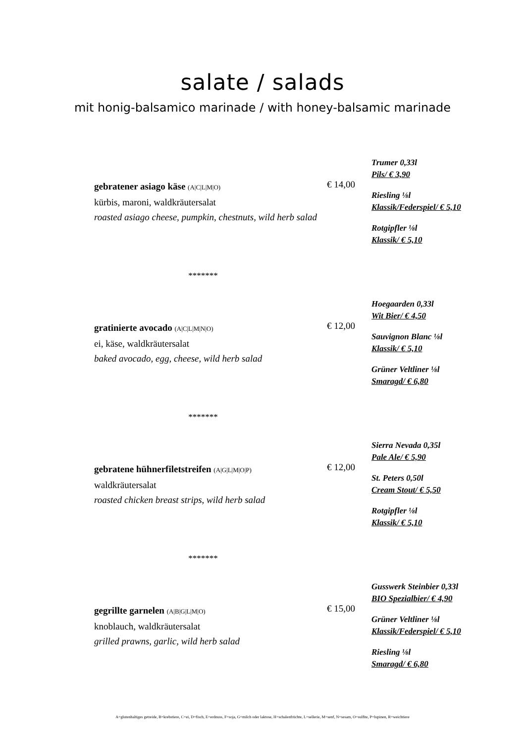salate / salads
mit honig-balsamico marinade / with honey-balsamic marinade
gebratener asiago käse (A|C|L|M|O)
kürbis, maroni, waldkräutersalat
roasted asiago cheese, pumpkin, chestnuts, wild herb salad
€ 14,00
Trumer 0,33l
Pils/ € 3,90
Riesling ⅛l
Klassik/Federspiel/ € 5,10
Rotgipfler ⅛l
Klassik/ € 5,10
*******
gratinierte avocado (A|C|L|M|N|O)
ei, käse, waldkräutersalat
baked avocado, egg, cheese, wild herb salad
€ 12,00
Hoegaarden 0,33l
Wit Bier/ € 4,50
Sauvignon Blanc ⅛l
Klassik/ € 5,10
Grüner Veltliner ⅛l
Smaragd/ € 6,80
*******
gebratene hühnerfiletstreifen (A|G|L|M|O|P)
waldkräutersalat
roasted chicken breast strips, wild herb salad
€ 12,00
Sierra Nevada 0,35l
Pale Ale/ € 5,90
St. Peters 0,50l
Cream Stout/ € 5,50
Rotgipfler ⅛l
Klassik/ € 5,10
*******
gegrillte garnelen (A|B|G|L|M|O)
knoblauch, waldkräutersalat
grilled prawns, garlic, wild herb salad
€ 15,00
Gusswerk Steinbier 0,33l
BIO Spezialbier/ € 4,90
Grüner Veltliner ⅛l
Klassik/Federspiel/ € 5,10
Riesling ⅛l
Smaragd/ € 6,80
A=glutenhaltiges getreide, B=krebstiere, C=ei, D=fisch, E=erdnuss, F=soja, G=milch oder laktose, H=schalenfrüchte, L=sellerie, M=senf, N=sesam, O=sulfite, P=lupinen, R=weichtiere